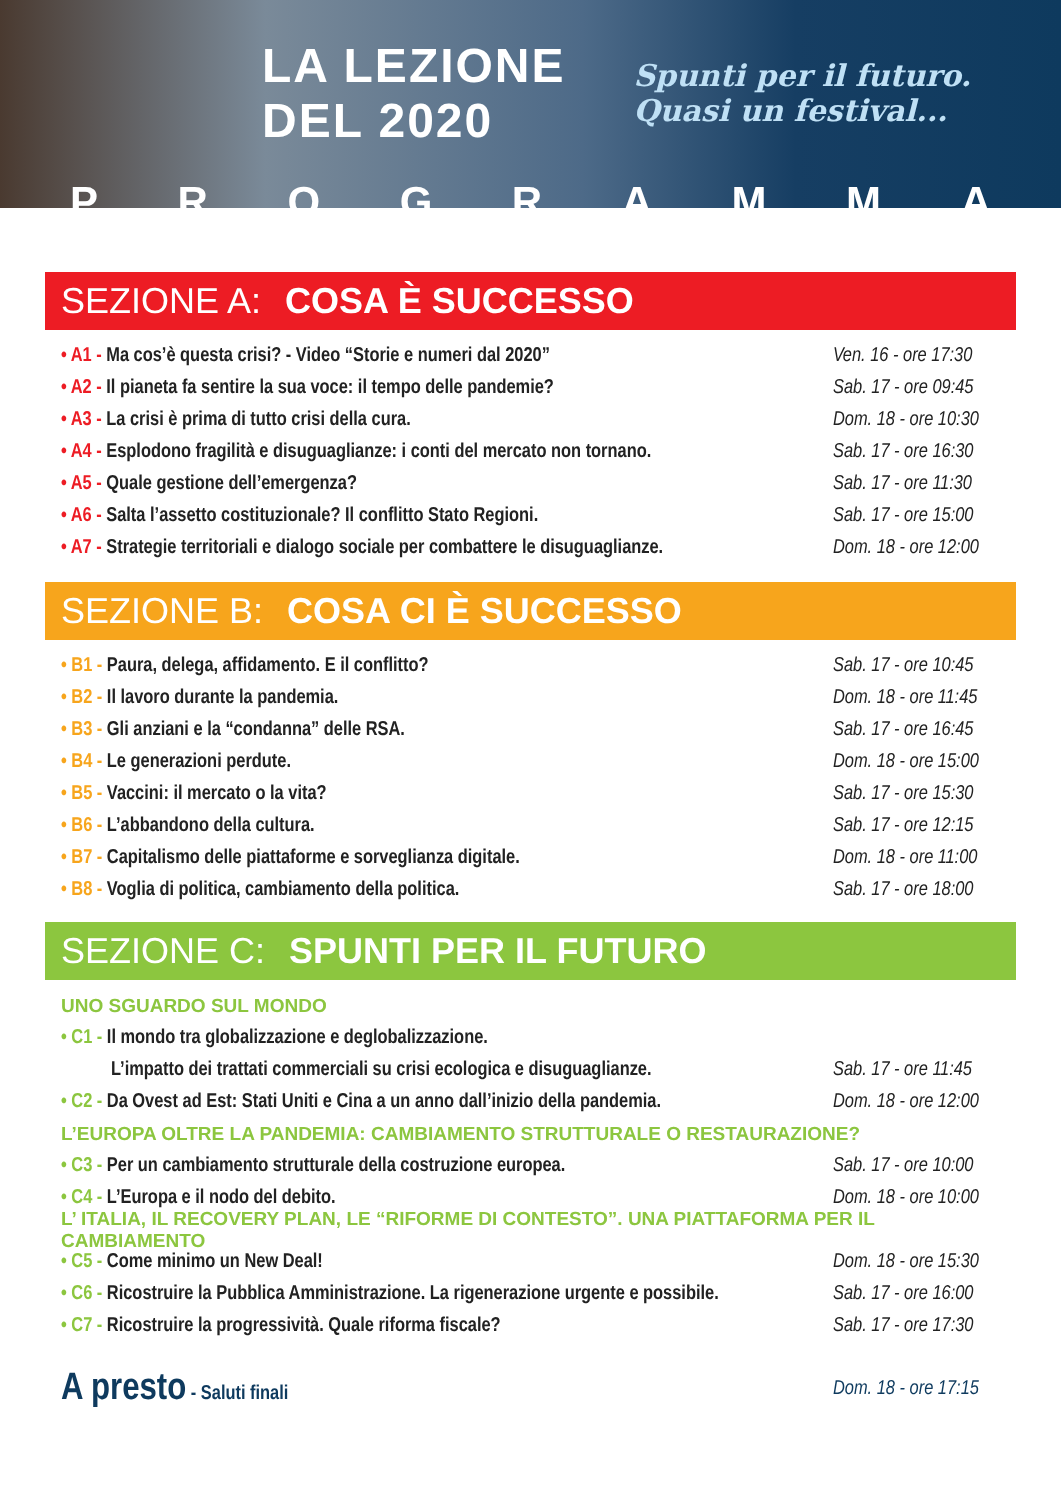LA LEZIONE DEL 2020 Spunti per il futuro. Quasi un festival...
PROGRAMMA
SEZIONE A: COSA È SUCCESSO
• A1 - Ma cos’è questa crisi? - Video “Storie e numeri dal 2020” Ven. 16 - ore 17:30
• A2 - Il pianeta fa sentire la sua voce: il tempo delle pandemie? Sab. 17 - ore 09:45
• A3 - La crisi è prima di tutto crisi della cura. Dom. 18 - ore 10:30
• A4 - Esplodono fragilità e disuguaglianze: i conti del mercato non tornano. Sab. 17 - ore 16:30
• A5 - Quale gestione dell’emergenza? Sab. 17 - ore 11:30
• A6 - Salta l’assetto costituzionale? Il conflitto Stato Regioni. Sab. 17 - ore 15:00
• A7 - Strategie territoriali e dialogo sociale per combattere le disuguaglianze. Dom. 18 - ore 12:00
SEZIONE B: COSA CI È SUCCESSO
• B1 - Paura, delega, affidamento. E il conflitto? Sab. 17 - ore 10:45
• B2 - Il lavoro durante la pandemia. Dom. 18 - ore 11:45
• B3 - Gli anziani e la “condanna” delle RSA. Sab. 17 - ore 16:45
• B4 - Le generazioni perdute. Dom. 18 - ore 15:00
• B5 - Vaccini: il mercato o la vita? Sab. 17 - ore 15:30
• B6 - L’abbandono della cultura. Sab. 17 - ore 12:15
• B7 - Capitalismo delle piattaforme e sorveglianza digitale. Dom. 18 - ore 11:00
• B8 - Voglia di politica, cambiamento della politica. Sab. 17 - ore 18:00
SEZIONE C: SPUNTI PER IL FUTURO
UNO SGUARDO SUL MONDO
• C1 - Il mondo tra globalizzazione e deglobalizzazione.
L’impatto dei trattati commerciali su crisi ecologica e disuguaglianze. Sab. 17 - ore 11:45
• C2 - Da Ovest ad Est: Stati Uniti e Cina a un anno dall’inizio della pandemia. Dom. 18 - ore 12:00
L’EUROPA OLTRE LA PANDEMIA: CAMBIAMENTO STRUTTURALE O RESTAURAZIONE?
• C3 - Per un cambiamento strutturale della costruzione europea. Sab. 17 - ore 10:00
• C4 - L’Europa e il nodo del debito. Dom. 18 - ore 10:00
L’ ITALIA, IL RECOVERY PLAN, LE “RIFORME DI CONTESTO”. UNA PIATTAFORMA PER IL CAMBIAMENTO
• C5 - Come minimo un New Deal! Dom. 18 - ore 15:30
• C6 - Ricostruire la Pubblica Amministrazione. La rigenerazione urgente e possibile. Sab. 17 - ore 16:00
• C7 - Ricostruire la progressività. Quale riforma fiscale? Sab. 17 - ore 17:30
A presto - Saluti finali Dom. 18 - ore 17:15